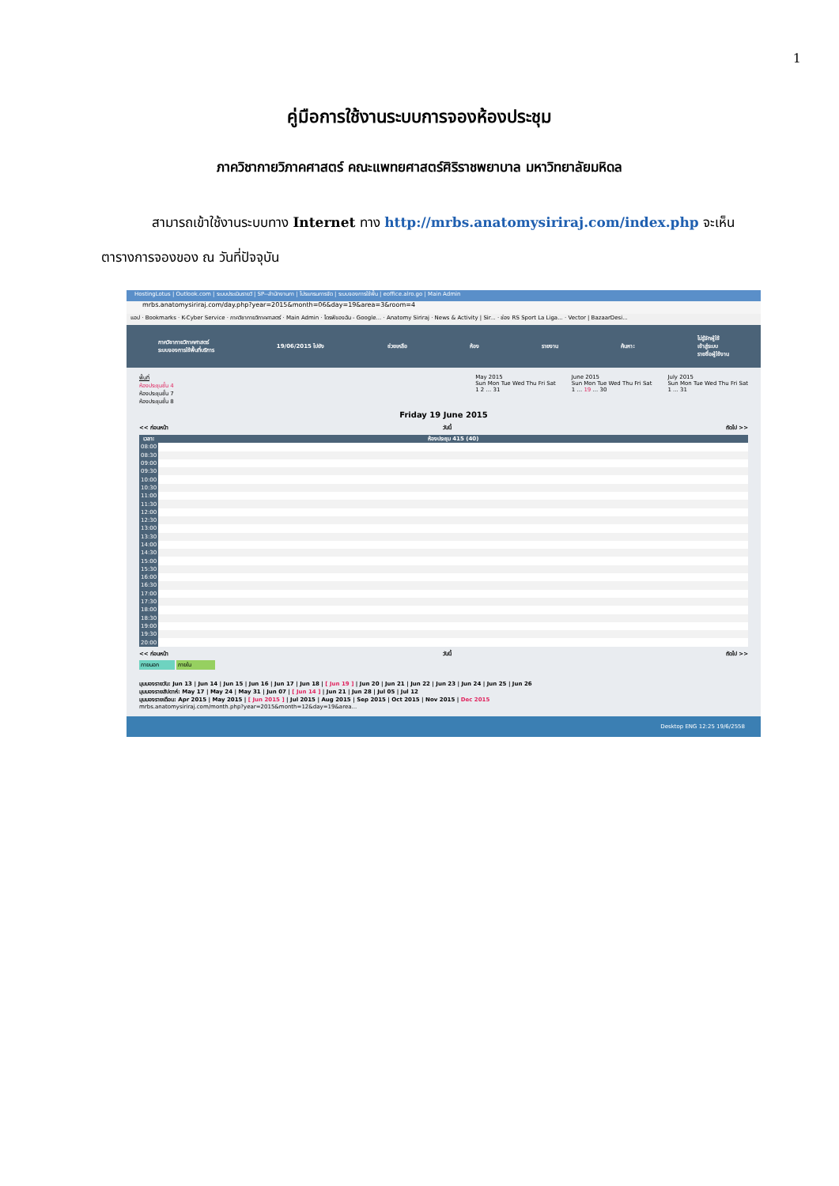1
คู่มือการใช้งานระบบการจองห้องประชุม
ภาควิชากายวิภาคศาสตร์ คณะแพทยศาสตร์ศิริราชพยาบาล มหาวิทยาลัยมหิดล
สามารถเข้าใช้งานระบบทาง Internet ทาง http://mrbs.anatomysiriraj.com/index.php จะเห็นตารางการจองของ ณ วันที่ปัจจุบัน
HostingLotus | Outlook.com | ระบบประเมินรายวิ | SP--สำนักงานกา | โปรแกรมการจัด | ระบบจองการใช้พื้น | eoffice.alro.go | Main Admin
mrbs.anatomysiriraj.com/day.php?year=2015&month=06&day=19&area=3&room=4
แอป · Bookmarks · K-Cyber Service · ภาควิชากายวิภาคศาสตร์ · Main Admin · ไดรฟ์ของฉัน - Google... · Anatomy Siriraj · News & Activity | Sir... · ช่อง RS Sport La Liga... · Vector | BazaarDesi...
ภาควิชากายวิภาคศาสตร์
ระบบจองการใช้พื้นที่บริการ
19/06/2015 ไปยัง ช่วยเหลือ ห้อง รายงาน ค้นหา:
ไม่รู้จักผู้ใช้
เข้าสู่ระบบ
รายชื่อผู้ใช้งาน
พื้นที่
ห้องประชุมชั้น 4
ห้องประชุมชั้น 7
ห้องประชุมชั้น 8
May 2015
Sun Mon Tue Wed Thu Fri Sat
1 2 ... 31
June 2015
Sun Mon Tue Wed Thu Fri Sat
1 ... 19 ... 30
July 2015
Sun Mon Tue Wed Thu Fri Sat
1 ... 31
Friday 19 June 2015
<< ก่อนหน้า วันนี้ ถัดไป >>
| เวลา: | ห้องประชุม 415 (40) |
| --- | --- |
| 08:00 | |
| 08:30 | |
| 09:00 | |
| 09:30 | |
| 10:00 | |
| 10:30 | |
| 11:00 | |
| 11:30 | |
| 12:00 | |
| 12:30 | |
| 13:00 | |
| 13:30 | |
| 14:00 | |
| 14:30 | |
| 15:00 | |
| 15:30 | |
| 16:00 | |
| 16:30 | |
| 17:00 | |
| 17:30 | |
| 18:00 | |
| 18:30 | |
| 19:00 | |
| 19:30 | |
| 20:00 | |
<< ก่อนหน้า วันนี้ ถัดไป >>
ภายนอก ภายใน
มุมมองรายวัน: Jun 13 | Jun 14 | Jun 15 | Jun 16 | Jun 17 | Jun 18 | [ Jun 19 ] | Jun 20 | Jun 21 | Jun 22 | Jun 23 | Jun 24 | Jun 25 | Jun 26
มุมมองรายสัปดาห์: May 17 | May 24 | May 31 | Jun 07 | [ Jun 14 ] | Jun 21 | Jun 28 | Jul 05 | Jul 12
มุมมองรายเดือน: Apr 2015 | May 2015 | [ Jun 2015 ] | Jul 2015 | Aug 2015 | Sep 2015 | Oct 2015 | Nov 2015 | Dec 2015
mrbs.anatomysiriraj.com/month.php?year=2015&month=12&day=19&area...
Desktop ENG 12:25 19/6/2558